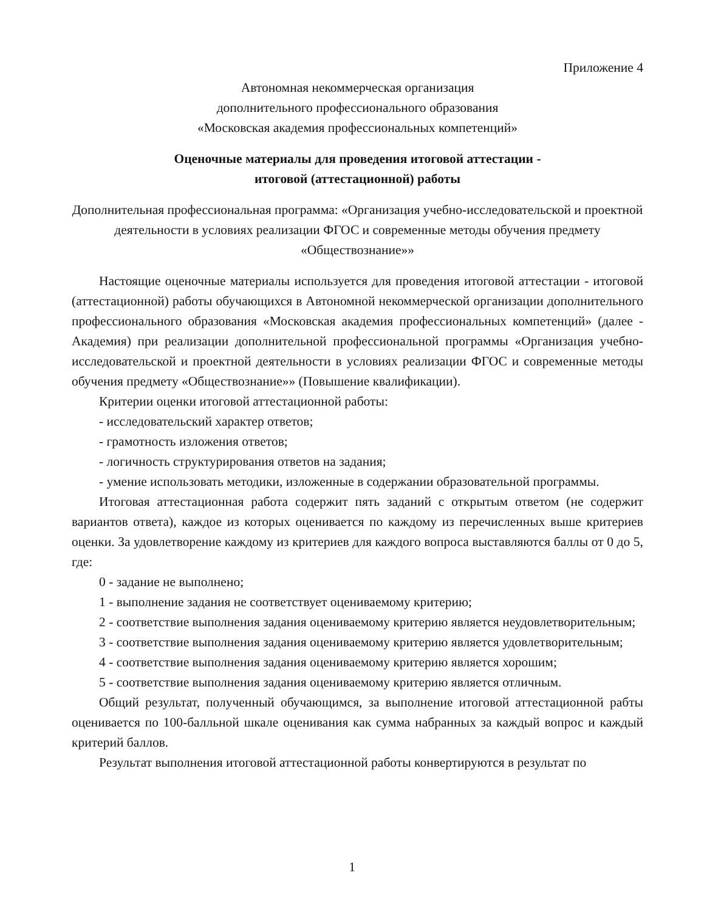Приложение 4
Автономная некоммерческая организация
дополнительного профессионального образования
«Московская академия профессиональных компетенций»
Оценочные материалы для проведения итоговой аттестации -
итоговой (аттестационной) работы
Дополнительная профессиональная программа: «Организация учебно-исследовательской и проектной деятельности в условиях реализации ФГОС и современные методы обучения предмету «Обществознание»»
Настоящие оценочные материалы используется для проведения итоговой аттестации - итоговой (аттестационной) работы обучающихся в Автономной некоммерческой организации дополнительного профессионального образования «Московская академия профессиональных компетенций» (далее - Академия) при реализации дополнительной профессиональной программы «Организация учебно-исследовательской и проектной деятельности в условиях реализации ФГОС и современные методы обучения предмету «Обществознание»» (Повышение квалификации).
Критерии оценки итоговой аттестационной работы:
- исследовательский характер ответов;
- грамотность изложения ответов;
- логичность структурирования ответов на задания;
- умение использовать методики, изложенные в содержании образовательной программы.
Итоговая аттестационная работа содержит пять заданий с открытым ответом (не содержит вариантов ответа), каждое из которых оценивается по каждому из перечисленных выше критериев оценки. За удовлетворение каждому из критериев для каждого вопроса выставляются баллы от 0 до 5, где:
0 - задание не выполнено;
1 - выполнение задания не соответствует оцениваемому критерию;
2 - соответствие выполнения задания оцениваемому критерию является неудовлетворительным;
3 - соответствие выполнения задания оцениваемому критерию является удовлетворительным;
4 - соответствие выполнения задания оцениваемому критерию является хорошим;
5 - соответствие выполнения задания оцениваемому критерию является отличным.
Общий результат, полученный обучающимся, за выполнение итоговой аттестационной рабты оценивается по 100-балльной шкале оценивания как сумма набранных за каждый вопрос и каждый критерий баллов.
Результат выполнения итоговой аттестационной работы конвертируются в результат по
1